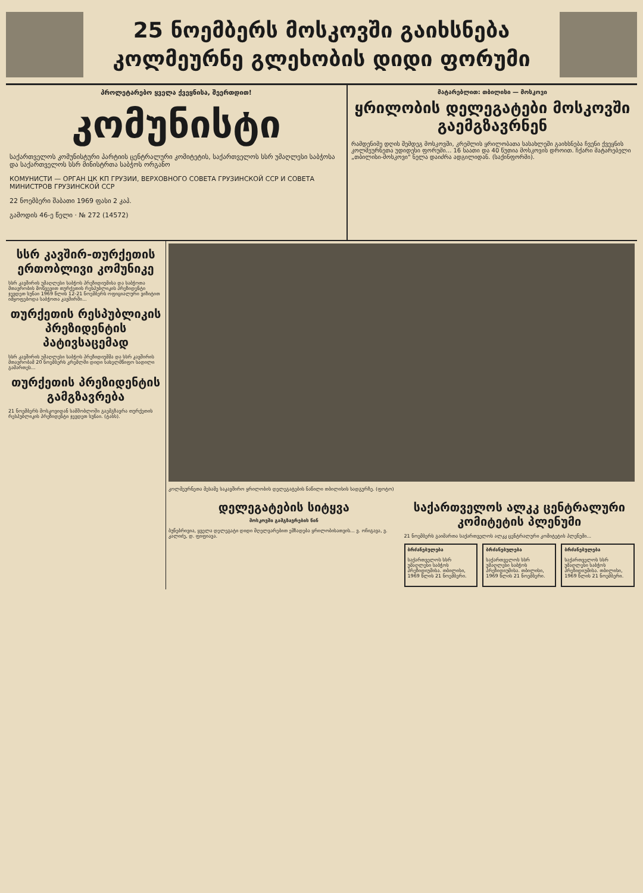25 ნოემბერს მოსკოვში გაიხსნება
კოლმეურნე გლეხობის დიდი ფორუმი
პროლეტარებო ყველა ქვეყნისა, შეერთდით!
კომუნისტი
საქართველოს კომუნისტური პარტიის ცენტრალური კომიტეტის, საქართველოს სსრ უმაღლესი საბჭოსა და საქართველოს სსრ მინისტრთა საბჭოს ორგანო
КОМУНИСТИ — ОРГАН ЦК КП ГРУЗИИ, ВЕРХОВНОГО СОВЕТА ГРУЗИНСКОЙ ССР И СОВЕТА МИНИСТРОВ ГРУЗИНСКОЙ ССР
22 ნოემბერი შაბათი 1969 ფასი 2 კაპ.
გამოდის 46-ე წელი · № 272 (14572)
მატარებლით: თბილისი — მოსკოვი
ყრილობის დელეგატები მოსკოვში გაემგზავრნენ
რამდენიმე დღის შემდეგ მოსკოვში, კრემლის ყრილობათა სასახლეში გაიხსნება ჩვენი ქვეყნის კოლმეურნეთა უდიდესი ფორუმი... 16 საათი და 40 წუთია მოსკოვის დროით. ჩქარი მატარებელი „თბილისი-მოსკოვი" ნელა დაიძრა ადგილიდან. (საქინფორმი).
სსრ კავშირ-თურქეთის ერთობლივი კომუნიკე
სსრ კავშირის უმაღლესი საბჭოს პრეზიდიუმისა და საბჭოთა მთავრობის მოწვევით თურქეთის რესპუბლიკის პრეზიდენტი ჯევდეთ სუნაი 1969 წლის 12-21 ნოემბერს ოფიციალური ვიზიტით იმყოფებოდა საბჭოთა კავშირში...
თურქეთის რესპუბლიკის პრეზიდენტის პატივსაცემად
სსრ კავშირის უმაღლესი საბჭოს პრეზიდიუმმა და სსრ კავშირის მთავრობამ 20 ნოემბერს კრემლში დიდი სახელმწიფო სადილი გამართეს...
თურქეთის პრეზიდენტის გამგზავრება
21 ნოემბერს მოსკოვიდან სამშობლოში გაემგზავრა თურქეთის რესპუბლიკის პრეზიდენტი ჯევდეთ სუნაი. (ტასს).
კოლმეურნეთა მესამე საკავშირო ყრილობის დელეგატების ნაწილი თბილისის სადგურზე. (ფოტო)
დელეგატების სიტყვა
მოსკოვში გამგზავრების წინ
ბუნებრივია, ყველა დელეგატი დიდი მღელვარებით ემზადება ყრილობისათვის... ვ. ოჩიგავა, ვ. კალიძე, დ. ფიფიავა.
საქართველოს ალკკ ცენტრალური კომიტეტის პლენუმი
21 ნოემბერს გაიმართა საქართველოს ალკკ ცენტრალური კომიტეტის პლენუმი...
ბრძანებულება
საქართველოს სსრ უმაღლესი საბჭოს პრეზიდიუმისა. თბილისი, 1969 წლის 21 ნოემბერი.
ბრძანებულება
საქართველოს სსრ უმაღლესი საბჭოს პრეზიდიუმისა. თბილისი, 1969 წლის 21 ნოემბერი.
ბრძანებულება
საქართველოს სსრ უმაღლესი საბჭოს პრეზიდიუმისა. თბილისი, 1969 წლის 21 ნოემბერი.